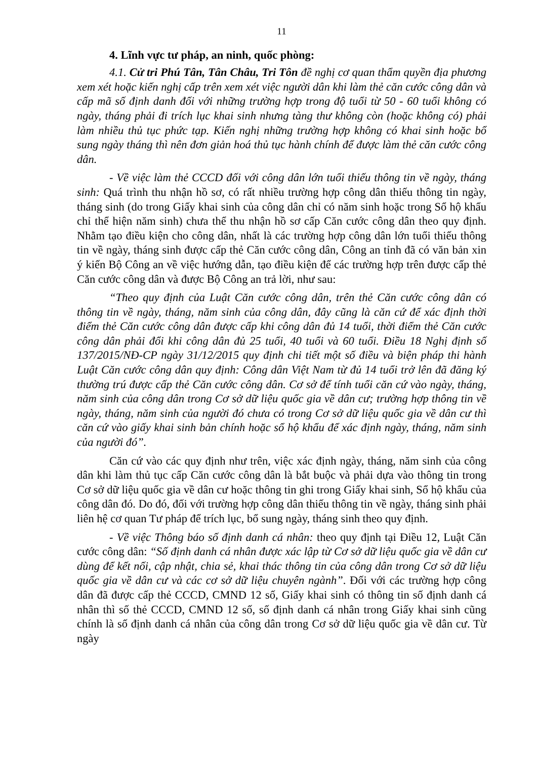11
4. Lĩnh vực tư pháp, an ninh, quốc phòng:
4.1. Cử tri Phú Tân, Tân Châu, Tri Tôn đề nghị cơ quan thẩm quyền địa phương xem xét hoặc kiến nghị cấp trên xem xét việc người dân khi làm thẻ căn cước công dân và cấp mã số định danh đối với những trường hợp trong độ tuổi từ 50 - 60 tuổi không có ngày, tháng phải đi trích lục khai sinh nhưng tàng thư không còn (hoặc không có) phải làm nhiều thủ tục phức tạp. Kiến nghị những trường hợp không có khai sinh hoặc bổ sung ngày tháng thì nên đơn giản hoá thủ tục hành chính để được làm thẻ căn cước công dân.
- Về việc làm thẻ CCCD đối với công dân lớn tuổi thiếu thông tin về ngày, tháng sinh: Quá trình thu nhận hồ sơ, có rất nhiều trường hợp công dân thiếu thông tin ngày, tháng sinh (do trong Giấy khai sinh của công dân chỉ có năm sinh hoặc trong Sổ hộ khẩu chỉ thể hiện năm sinh) chưa thể thu nhận hồ sơ cấp Căn cước công dân theo quy định. Nhằm tạo điều kiện cho công dân, nhất là các trường hợp công dân lớn tuổi thiếu thông tin về ngày, tháng sinh được cấp thẻ Căn cước công dân, Công an tỉnh đã có văn bản xin ý kiến Bộ Công an về việc hướng dẫn, tạo điều kiện để các trường hợp trên được cấp thẻ Căn cước công dân và được Bộ Công an trả lời, như sau:
“Theo quy định của Luật Căn cước công dân, trên thẻ Căn cước công dân có thông tin về ngày, tháng, năm sinh của công dân, đây cũng là căn cứ để xác định thời điểm thẻ Căn cước công dân được cấp khi công dân đủ 14 tuổi, thời điểm thẻ Căn cước công dân phải đổi khi công dân đủ 25 tuổi, 40 tuổi và 60 tuổi. Điều 18 Nghị định số 137/2015/NĐ-CP ngày 31/12/2015 quy định chi tiết một số điều và biện pháp thi hành Luật Căn cước công dân quy định: Công dân Việt Nam từ đủ 14 tuổi trở lên đã đăng ký thường trú được cấp thẻ Căn cước công dân. Cơ sở để tính tuổi căn cứ vào ngày, tháng, năm sinh của công dân trong Cơ sở dữ liệu quốc gia về dân cư; trường hợp thông tin về ngày, tháng, năm sinh của người đó chưa có trong Cơ sở dữ liệu quốc gia về dân cư thì căn cứ vào giấy khai sinh bản chính hoặc sổ hộ khẩu để xác định ngày, tháng, năm sinh của người đó”.
Căn cứ vào các quy định như trên, việc xác định ngày, tháng, năm sinh của công dân khi làm thủ tục cấp Căn cước công dân là bắt buộc và phải dựa vào thông tin trong Cơ sở dữ liệu quốc gia về dân cư hoặc thông tin ghi trong Giấy khai sinh, Sổ hộ khẩu của công dân đó. Do đó, đối với trường hợp công dân thiếu thông tin về ngày, tháng sinh phải liên hệ cơ quan Tư pháp để trích lục, bổ sung ngày, tháng sinh theo quy định.
- Về việc Thông báo số định danh cá nhân: theo quy định tại Điều 12, Luật Căn cước công dân: “Số định danh cá nhân được xác lập từ Cơ sở dữ liệu quốc gia về dân cư dùng để kết nối, cập nhật, chia sẻ, khai thác thông tin của công dân trong Cơ sở dữ liệu quốc gia về dân cư và các cơ sở dữ liệu chuyên ngành”. Đối với các trường hợp công dân đã được cấp thẻ CCCD, CMND 12 số, Giấy khai sinh có thông tin số định danh cá nhân thì số thẻ CCCD, CMND 12 số, số định danh cá nhân trong Giấy khai sinh cũng chính là số định danh cá nhân của công dân trong Cơ sở dữ liệu quốc gia về dân cư. Từ ngày